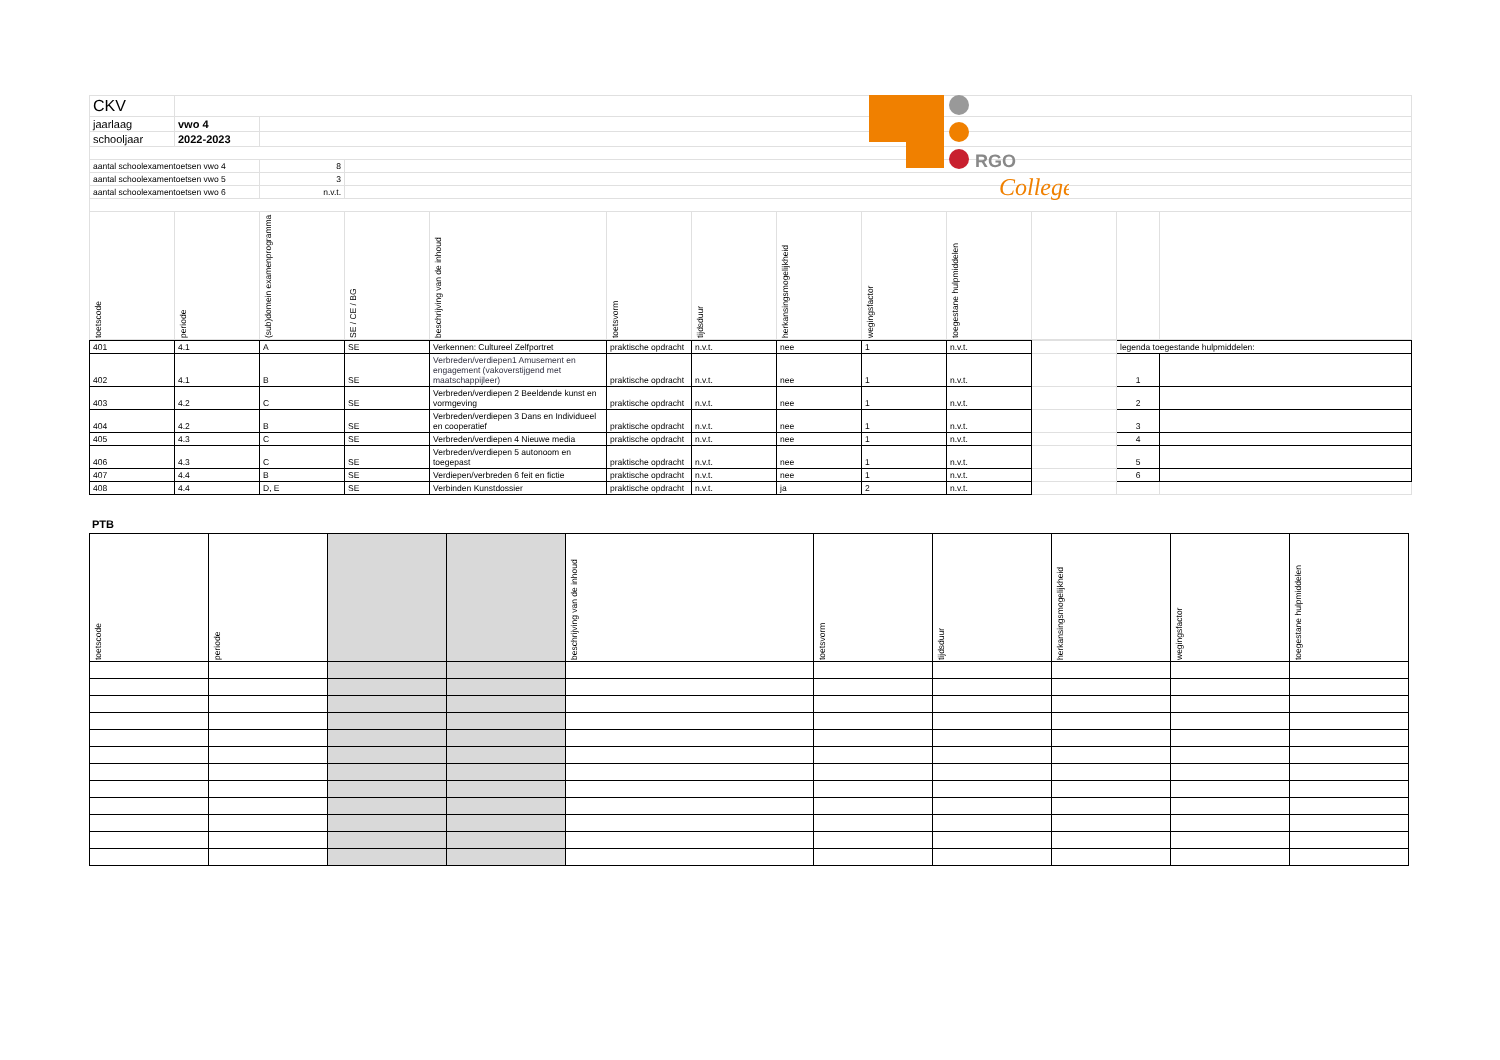RGO
College
| CKV | | | | | | | | | | | | |
| jaarlaag | vwo 4 | | | | | | | | | | | |
| schooljaar | 2022-2023 | | | | | | | | | | | |
| aantal schoolexamentoetsen vwo 4 | | 8 | | | | | | | | | | |
| aantal schoolexamentoetsen vwo 5 | | 3 | | | | | | | | | | |
| aantal schoolexamentoetsen vwo 6 | | n.v.t. | | | | | | | | | | |
| toetscode | periode | (sub)domein examenprogramma | SE / CE / BG | beschrijving van de inhoud | toetsvorm | tijdsduur | herkansingsmogelijkheid | wegingsfactor | toegestane hulpmiddelen | | | |
| 401 | 4.1 | A | SE | Verkennen: Cultureel Zelfportret | praktische opdracht | n.v.t. | nee | 1 | n.v.t. | | legenda toegestande hulpmiddelen: | |
| 402 | 4.1 | B | SE | Verbreden/verdiepen1 Amusement en engagement (vakoverstijgend met maatschappijleer) | praktische opdracht | n.v.t. | nee | 1 | n.v.t. | | 1 | |
| 403 | 4.2 | C | SE | Verbreden/verdiepen 2 Beeldende kunst en vormgeving | praktische opdracht | n.v.t. | nee | 1 | n.v.t. | | 2 | |
| 404 | 4.2 | B | SE | Verbreden/verdiepen 3 Dans en Individueel en cooperatief | praktische opdracht | n.v.t. | nee | 1 | n.v.t. | | 3 | |
| 405 | 4.3 | C | SE | Verbreden/verdiepen 4 Nieuwe media | praktische opdracht | n.v.t. | nee | 1 | n.v.t. | | 4 | |
| 406 | 4.3 | C | SE | Verbreden/verdiepen 5 autonoom en toegepast | praktische opdracht | n.v.t. | nee | 1 | n.v.t. | | 5 | |
| 407 | 4.4 | B | SE | Verdiepen/verbreden 6 feit en fictie | praktische opdracht | n.v.t. | nee | 1 | n.v.t. | | 6 | |
| 408 | 4.4 | D, E | SE | Verbinden Kunstdossier | praktische opdracht | n.v.t. | ja | 2 | n.v.t. | | | |
PTB
| toetscode | periode | | | beschrijving van de inhoud | toetsvorm | tijdsduur | herkansingsmogelijkheid | wegingsfactor | toegestane hulpmiddelen |
| --- | --- | --- | --- | --- | --- | --- | --- | --- | --- |